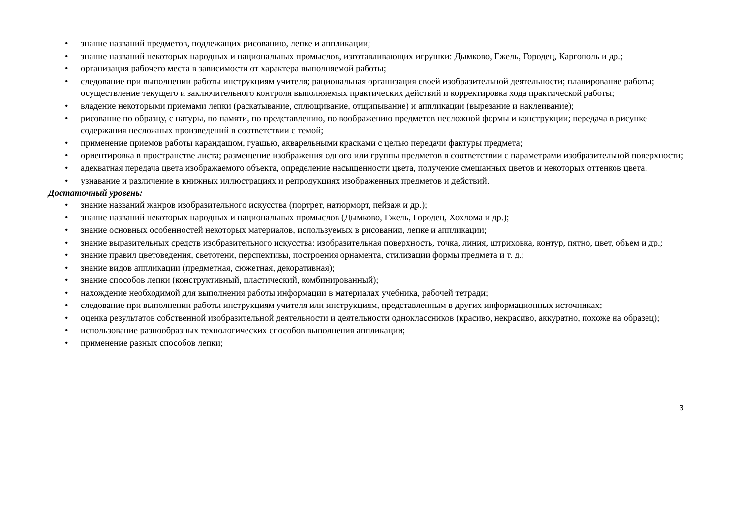• знание названий предметов, подлежащих рисованию, лепке и аппликации;
• знание названий некоторых народных и национальных промыслов, изготавливающих игрушки: Дымково, Гжель, Городец, Каргополь и др.;
• организация рабочего места в зависимости от характера выполняемой работы;
• следование при выполнении работы инструкциям учителя; рациональная организация своей изобразительной деятельности; планирование работы; осуществление текущего и заключительного контроля выполняемых практических действий и корректировка хода практической работы;
• владение некоторыми приемами лепки (раскатывание, сплющивание, отщипывание) и аппликации (вырезание и наклеивание);
• рисование по образцу, с натуры, по памяти, по представлению, по воображению предметов несложной формы и конструкции; передача в рисунке содержания несложных произведений в соответствии с темой;
• применение приемов работы карандашом, гуашью, акварельными красками с целью передачи фактуры предмета;
• ориентировка в пространстве листа; размещение изображения одного или группы предметов в соответствии с параметрами изобразительной поверхности;
• адекватная передача цвета изображаемого объекта, определение насыщенности цвета, получение смешанных цветов и некоторых оттенков цвета;
• узнавание и различение в книжных иллюстрациях и репродукциях изображенных предметов и действий.
Достаточный уровень:
• знание названий жанров изобразительного искусства (портрет, натюрморт, пейзаж и др.);
• знание названий некоторых народных и национальных промыслов (Дымково, Гжель, Городец, Хохлома и др.);
• знание основных особенностей некоторых материалов, используемых в рисовании, лепке и аппликации;
• знание выразительных средств изобразительного искусства: изобразительная поверхность, точка, линия, штриховка, контур, пятно, цвет, объем и др.;
• знание правил цветоведения, светотени, перспективы, построения орнамента, стилизации формы предмета и т. д.;
• знание видов аппликации (предметная, сюжетная, декоративная);
• знание способов лепки (конструктивный, пластический, комбинированный);
• нахождение необходимой для выполнения работы информации в материалах учебника, рабочей тетради;
• следование при выполнении работы инструкциям учителя или инструкциям, представленным в других информационных источниках;
• оценка результатов собственной изобразительной деятельности и деятельности одноклассников (красиво, некрасиво, аккуратно, похоже на образец);
• использование разнообразных технологических способов выполнения аппликации;
• применение разных способов лепки;
3